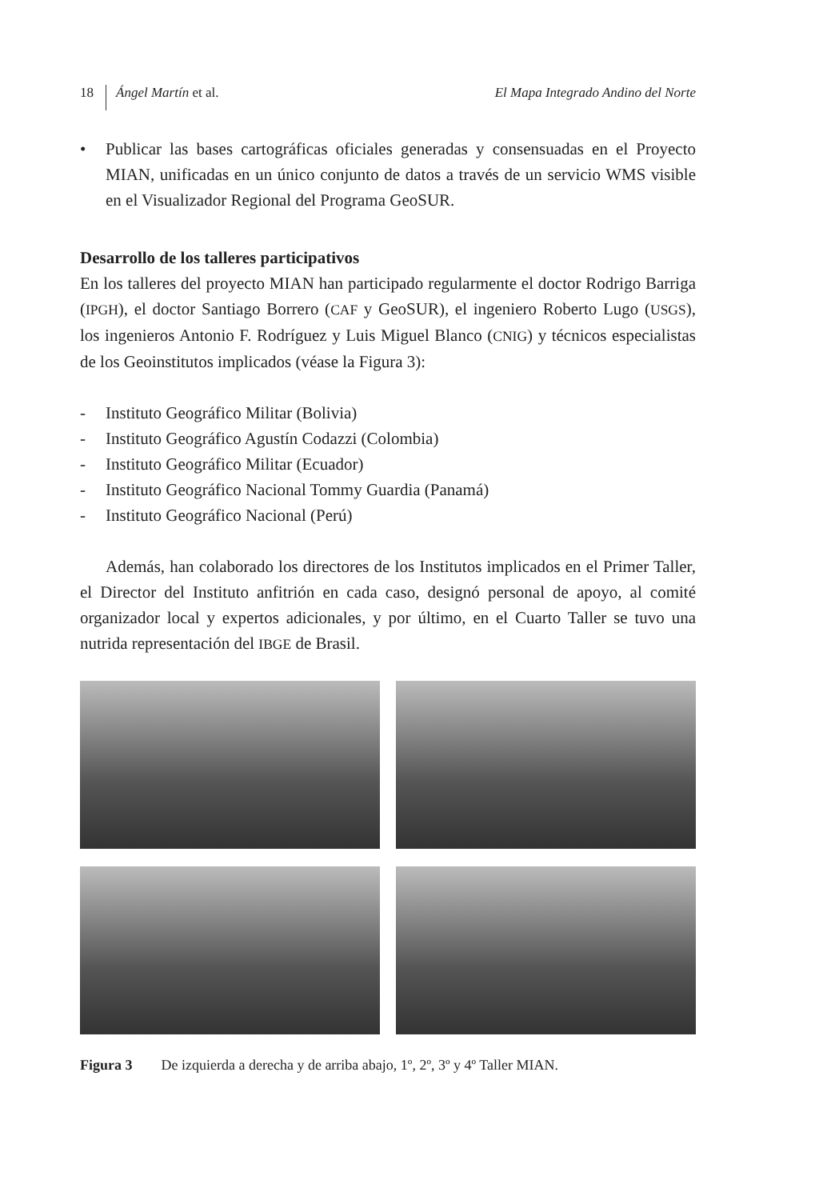18
Ángel Martín et al. El Mapa Integrado Andino del Norte
• Publicar las bases cartográficas oficiales generadas y consensuadas en el Proyecto MIAN, unificadas en un único conjunto de datos a través de un servicio WMS visible en el Visualizador Regional del Programa GeoSUR.
Desarrollo de los talleres participativos
En los talleres del proyecto MIAN han participado regularmente el doctor Rodrigo Barriga (IPGH), el doctor Santiago Borrero (CAF y GeoSUR), el ingeniero Roberto Lugo (USGS), los ingenieros Antonio F. Rodríguez y Luis Miguel Blanco (CNIG) y técnicos especialistas de los Geoinstitutos implicados (véase la Figura 3):
- Instituto Geográfico Militar (Bolivia)
- Instituto Geográfico Agustín Codazzi (Colombia)
- Instituto Geográfico Militar (Ecuador)
- Instituto Geográfico Nacional Tommy Guardia (Panamá)
- Instituto Geográfico Nacional (Perú)
Además, han colaborado los directores de los Institutos implicados en el Primer Taller, el Director del Instituto anfitrión en cada caso, designó personal de apoyo, al comité organizador local y expertos adicionales, y por último, en el Cuarto Taller se tuvo una nutrida representación del IBGE de Brasil.
Figura 3 De izquierda a derecha y de arriba abajo, 1º, 2º, 3º y 4º Taller MIAN.